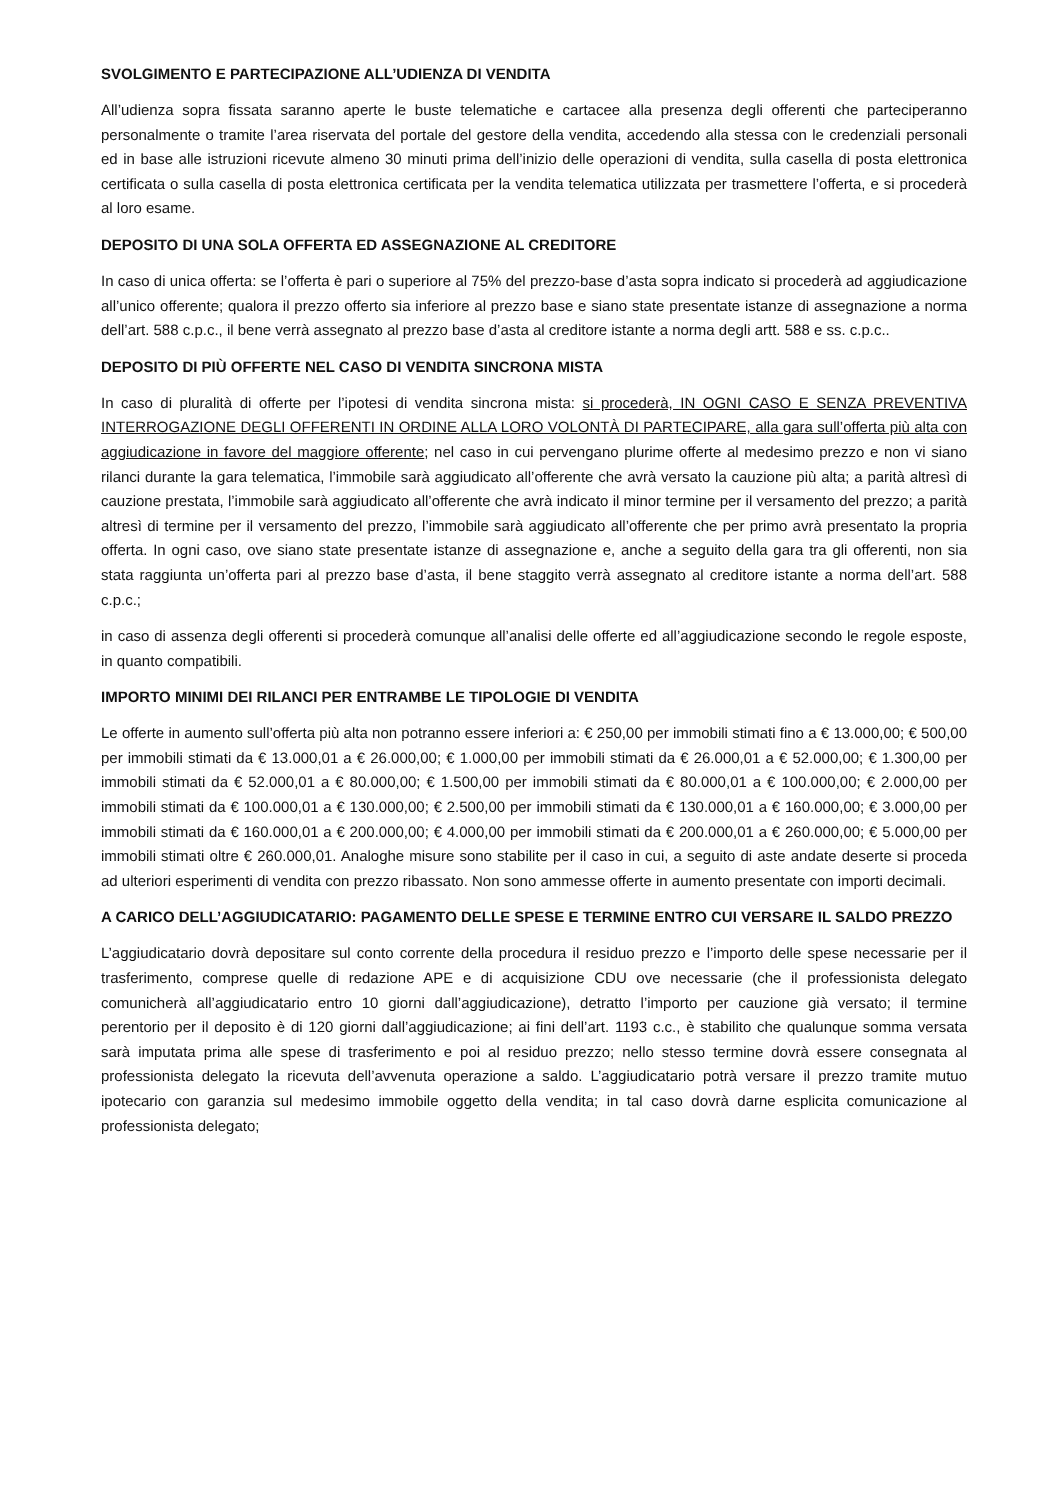SVOLGIMENTO E PARTECIPAZIONE ALL’UDIENZA DI VENDITA
All’udienza sopra fissata saranno aperte le buste telematiche e cartacee alla presenza degli offerenti che parteciperanno personalmente o tramite l’area riservata del portale del gestore della vendita, accedendo alla stessa con le credenziali personali ed in base alle istruzioni ricevute almeno 30 minuti prima dell’inizio delle operazioni di vendita, sulla casella di posta elettronica certificata o sulla casella di posta elettronica certificata per la vendita telematica utilizzata per trasmettere l’offerta, e si procederà al loro esame.
DEPOSITO DI UNA SOLA OFFERTA ED ASSEGNAZIONE AL CREDITORE
In caso di unica offerta: se l’offerta è pari o superiore al 75% del prezzo-base d’asta sopra indicato si procederà ad aggiudicazione all’unico offerente; qualora il prezzo offerto sia inferiore al prezzo base e siano state presentate istanze di assegnazione a norma dell’art. 588 c.p.c., il bene verrà assegnato al prezzo base d’asta al creditore istante a norma degli artt. 588 e ss. c.p.c..
DEPOSITO DI PIÙ OFFERTE NEL CASO DI VENDITA SINCRONA MISTA
In caso di pluralità di offerte per l’ipotesi di vendita sincrona mista: si procederà, IN OGNI CASO E SENZA PREVENTIVA INTERROGAZIONE DEGLI OFFERENTI IN ORDINE ALLA LORO VOLONTÀ DI PARTECIPARE, alla gara sull’offerta più alta con aggiudicazione in favore del maggiore offerente; nel caso in cui pervengano plurime offerte al medesimo prezzo e non vi siano rilanci durante la gara telematica, l’immobile sarà aggiudicato all’offerente che avrà versato la cauzione più alta; a parità altresì di cauzione prestata, l’immobile sarà aggiudicato all’offerente che avrà indicato il minor termine per il versamento del prezzo; a parità altresì di termine per il versamento del prezzo, l’immobile sarà aggiudicato all’offerente che per primo avrà presentato la propria offerta. In ogni caso, ove siano state presentate istanze di assegnazione e, anche a seguito della gara tra gli offerenti, non sia stata raggiunta un’offerta pari al prezzo base d’asta, il bene staggito verrà assegnato al creditore istante a norma dell’art. 588 c.p.c.;
in caso di assenza degli offerenti si procederà comunque all’analisi delle offerte ed all’aggiudicazione secondo le regole esposte, in quanto compatibili.
IMPORTO MINIMI DEI RILANCI PER ENTRAMBE LE TIPOLOGIE DI VENDITA
Le offerte in aumento sull’offerta più alta non potranno essere inferiori a: € 250,00 per immobili stimati fino a € 13.000,00; € 500,00 per immobili stimati da € 13.000,01 a € 26.000,00; € 1.000,00 per immobili stimati da € 26.000,01 a € 52.000,00; € 1.300,00 per immobili stimati da € 52.000,01 a € 80.000,00; € 1.500,00 per immobili stimati da € 80.000,01 a € 100.000,00; € 2.000,00 per immobili stimati da € 100.000,01 a € 130.000,00; € 2.500,00 per immobili stimati da € 130.000,01 a € 160.000,00; € 3.000,00 per immobili stimati da € 160.000,01 a € 200.000,00; € 4.000,00 per immobili stimati da € 200.000,01 a € 260.000,00; € 5.000,00 per immobili stimati oltre € 260.000,01. Analoghe misure sono stabilite per il caso in cui, a seguito di aste andate deserte si proceda ad ulteriori esperimenti di vendita con prezzo ribassato. Non sono ammesse offerte in aumento presentate con importi decimali.
A CARICO DELL’AGGIUDICATARIO: PAGAMENTO DELLE SPESE E TERMINE ENTRO CUI VERSARE IL SALDO PREZZO
L’aggiudicatario dovrà depositare sul conto corrente della procedura il residuo prezzo e l’importo delle spese necessarie per il trasferimento, comprese quelle di redazione APE e di acquisizione CDU ove necessarie (che il professionista delegato comunicherà all’aggiudicatario entro 10 giorni dall’aggiudicazione), detratto l’importo per cauzione già versato; il termine perentorio per il deposito è di 120 giorni dall’aggiudicazione; ai fini dell’art. 1193 c.c., è stabilito che qualunque somma versata sarà imputata prima alle spese di trasferimento e poi al residuo prezzo; nello stesso termine dovrà essere consegnata al professionista delegato la ricevuta dell’avvenuta operazione a saldo. L’aggiudicatario potrà versare il prezzo tramite mutuo ipotecario con garanzia sul medesimo immobile oggetto della vendita; in tal caso dovrà darne esplicita comunicazione al professionista delegato;